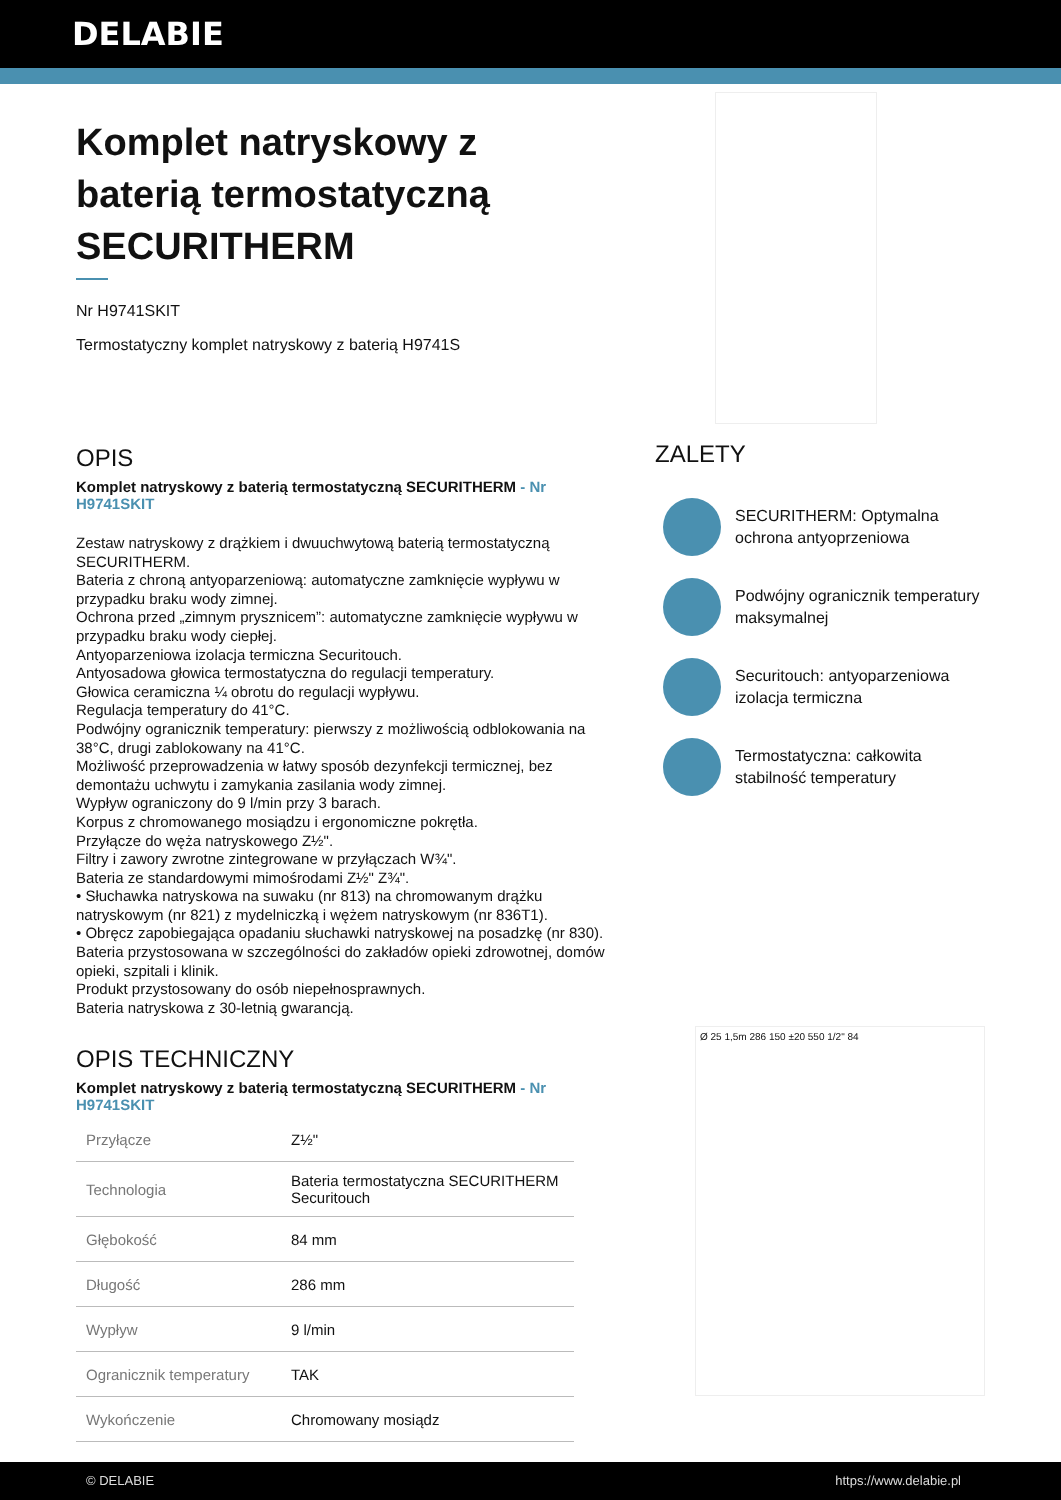DELABIE
Komplet natryskowy z baterią termostatyczną SECURITHERM
Nr H9741SKIT
Termostatyczny komplet natryskowy z baterią H9741S
OPIS
Komplet natryskowy z baterią termostatyczną SECURITHERM - Nr H9741SKIT
Zestaw natryskowy z drążkiem i dwuuchwytową baterią termostatyczną SECURITHERM.
Bateria z chroną antyoparzeniową: automatyczne zamknięcie wypływu w przypadku braku wody zimnej.
Ochrona przed „zimnym prysznicem”: automatyczne zamknięcie wypływu w przypadku braku wody ciepłej.
Antyoparzeniowa izolacja termiczna Securitouch.
Antyosadowa głowica termostatyczna do regulacji temperatury.
Głowica ceramiczna ¼ obrotu do regulacji wypływu.
Regulacja temperatury do 41°C.
Podwójny ogranicznik temperatury: pierwszy z możliwością odblokowania na 38°C, drugi zablokowany na 41°C.
Możliwość przeprowadzenia w łatwy sposób dezynfekcji termicznej, bez demontażu uchwytu i zamykania zasilania wody zimnej.
Wypływ ograniczony do 9 l/min przy 3 barach.
Korpus z chromowanego mosiądzu i ergonomiczne pokrętła.
Przyłącze do węża natryskowego Z½".
Filtry i zawory zwrotne zintegrowane w przyłączach W¾".
Bateria ze standardowymi mimośrodami Z½" Z¾".
• Słuchawka natryskowa na suwaku (nr 813) na chromowanym drążku natryskowym (nr 821) z mydelniczką i wężem natryskowym (nr 836T1).
• Obręcz zapobiegająca opadaniu słuchawki natryskowej na posadzkę (nr 830).
Bateria przystosowana w szczególności do zakładów opieki zdrowotnej, domów opieki, szpitali i klinik.
Produkt przystosowany do osób niepełnosprawnych.
Bateria natryskowa z 30-letnią gwarancją.
OPIS TECHNICZNY
Komplet natryskowy z baterią termostatyczną SECURITHERM - Nr H9741SKIT
| Przyłącze | Z½" |
| Technologia | Bateria termostatyczna SECURITHERM Securitouch |
| Głębokość | 84 mm |
| Długość | 286 mm |
| Wypływ | 9 l/min |
| Ogranicznik temperatury | TAK |
| Wykończenie | Chromowany mosiądz |
ZALETY
SECURITHERM: Optymalna ochrona antyoprzeniowa
Podwójny ogranicznik temperatury maksymalnej
Securitouch: antyoparzeniowa izolacja termiczna
Termostatyczna: całkowita stabilność temperatury
Ø 25 1,5m 286 150 ±20 550 1/2" 84
© DELABIE https://www.delabie.pl